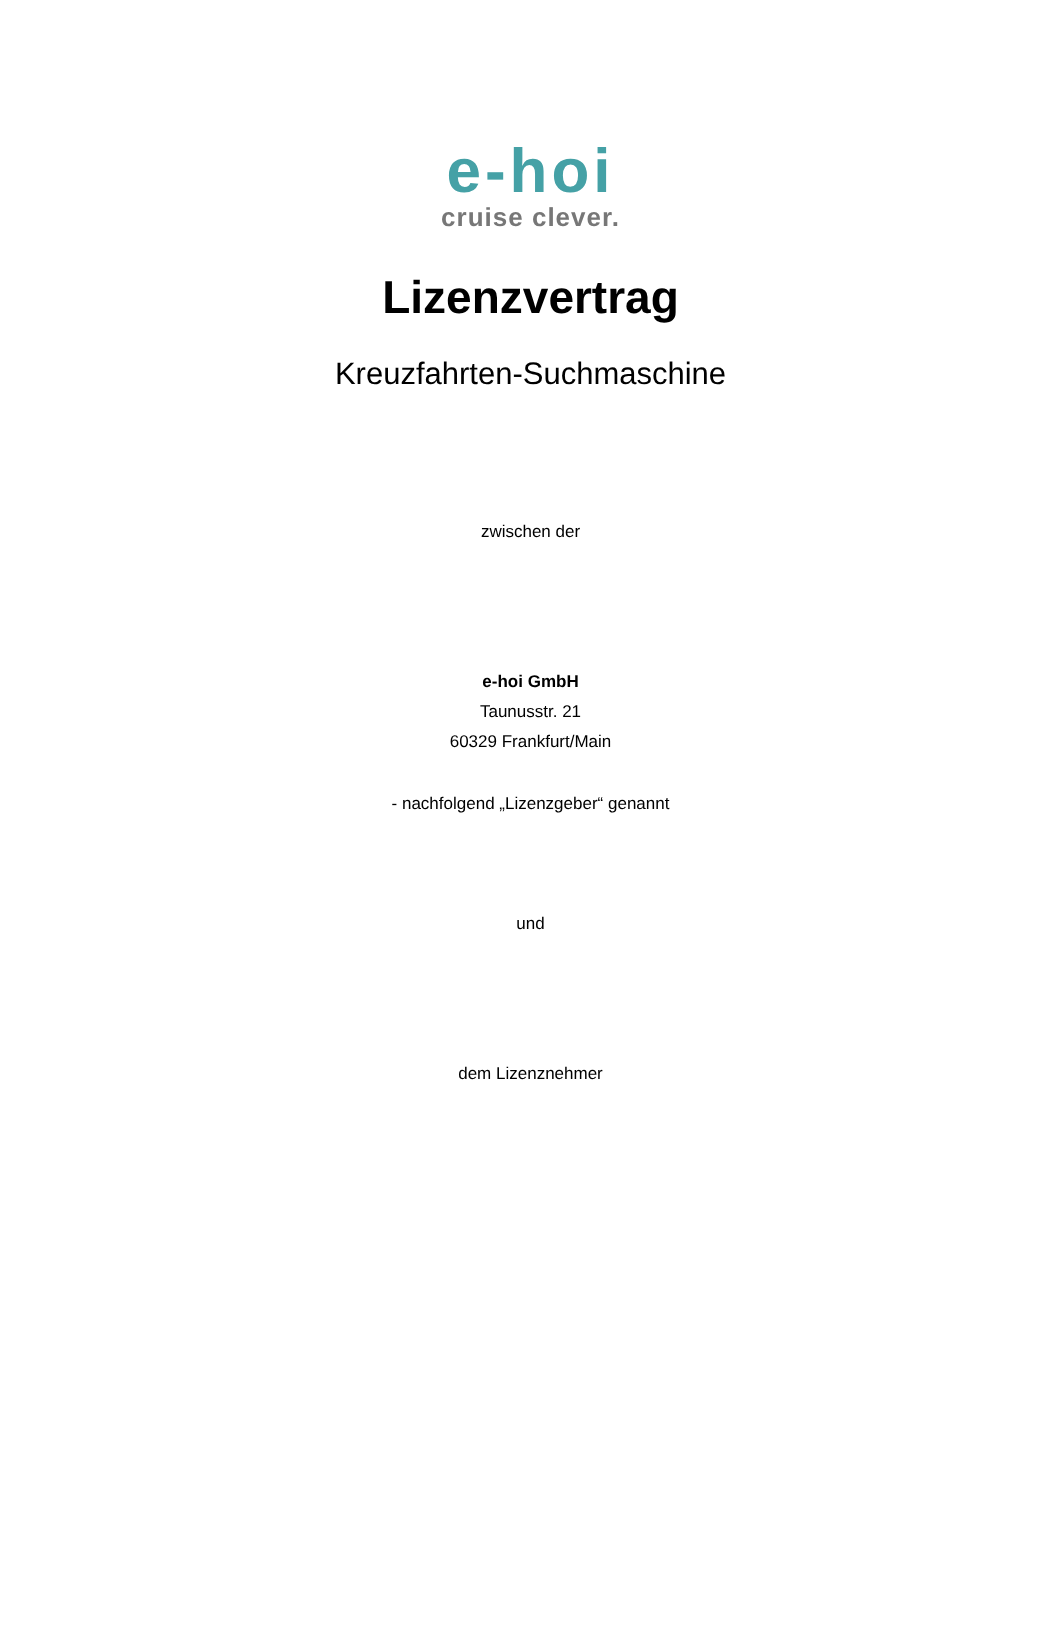e-hoi
cruise clever.
Lizenzvertrag
Kreuzfahrten-Suchmaschine
zwischen der
e-hoi GmbH
Taunusstr. 21
60329 Frankfurt/Main
- nachfolgend „Lizenzgeber“ genannt
und
dem Lizenznehmer